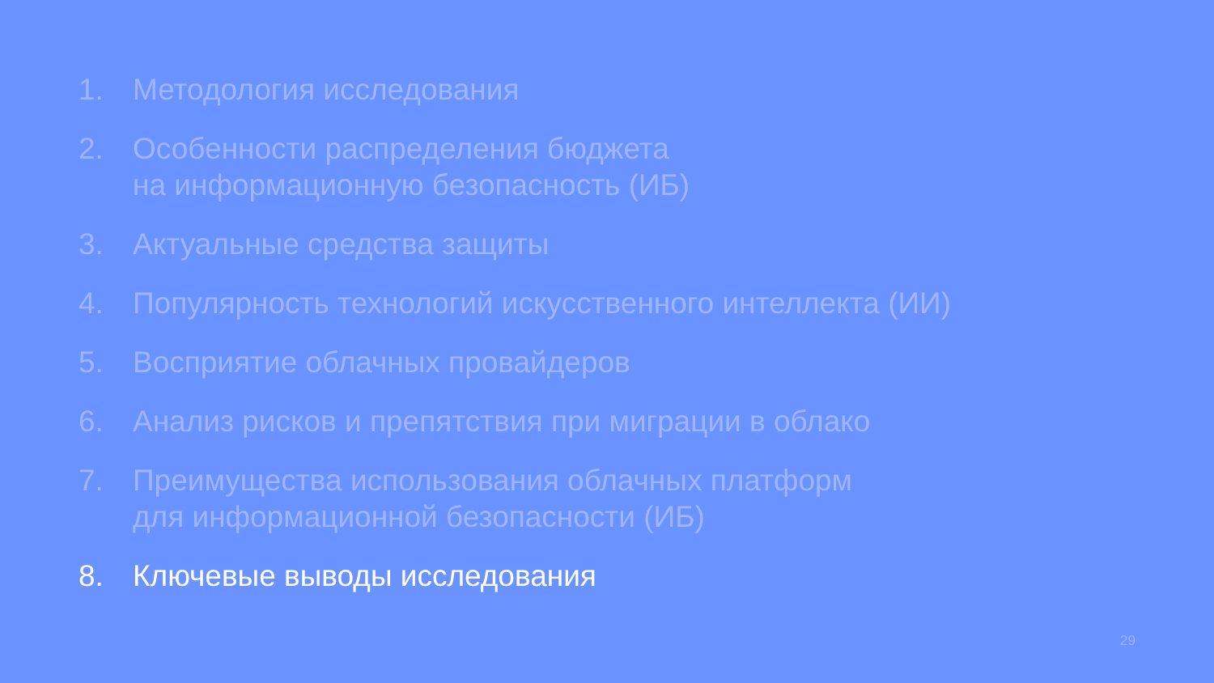1. Методология исследования
2. Особенности распределения бюджета
на информационную безопасность (ИБ)
3. Актуальные средства защиты
4. Популярность технологий искусственного интеллекта (ИИ)
5. Восприятие облачных провайдеров
6. Анализ рисков и препятствия при миграции в облако
7. Преимущества использования облачных платформ
для информационной безопасности (ИБ)
8. Ключевые выводы исследования
29